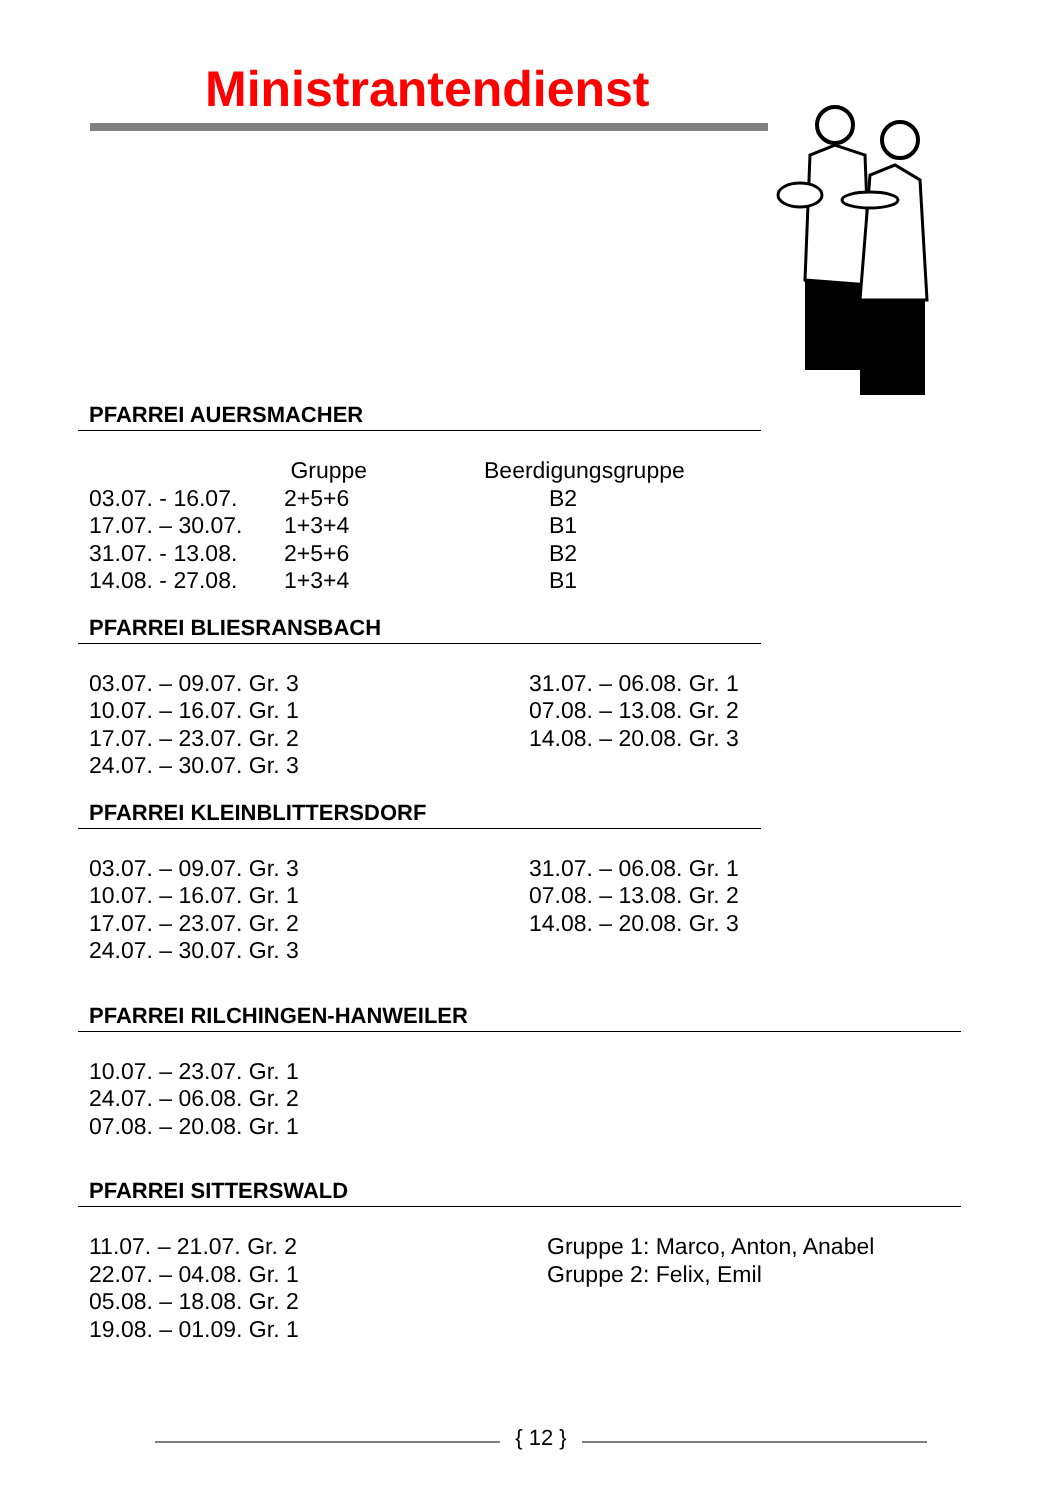Ministrantendienst
PFARREI AUERSMACHER
| | Gruppe | Beerdigungsgruppe |
| 03.07. - 16.07. | 2+5+6 | B2 |
| 17.07. – 30.07. | 1+3+4 | B1 |
| 31.07. - 13.08. | 2+5+6 | B2 |
| 14.08. - 27.08. | 1+3+4 | B1 |
PFARREI BLIESRANSBACH
| 03.07. – 09.07. Gr. 3 | 31.07. – 06.08. Gr. 1 |
| 10.07. – 16.07. Gr. 1 | 07.08. – 13.08. Gr. 2 |
| 17.07. – 23.07. Gr. 2 | 14.08. – 20.08. Gr. 3 |
| 24.07. – 30.07. Gr. 3 | |
PFARREI KLEINBLITTERSDORF
| 03.07. – 09.07. Gr. 3 | 31.07. – 06.08. Gr. 1 |
| 10.07. – 16.07. Gr. 1 | 07.08. – 13.08. Gr. 2 |
| 17.07. – 23.07. Gr. 2 | 14.08. – 20.08. Gr. 3 |
| 24.07. – 30.07. Gr. 3 | |
PFARREI RILCHINGEN-HANWEILER
| 10.07. – 23.07. Gr. 1 |
| 24.07. – 06.08. Gr. 2 |
| 07.08. – 20.08. Gr. 1 |
PFARREI SITTERSWALD
| 11.07. – 21.07. Gr. 2 | Gruppe 1: Marco, Anton, Anabel |
| 22.07. – 04.08. Gr. 1 | Gruppe 2: Felix, Emil |
| 05.08. – 18.08. Gr. 2 | |
| 19.08. – 01.09. Gr. 1 | |
{ 12 }